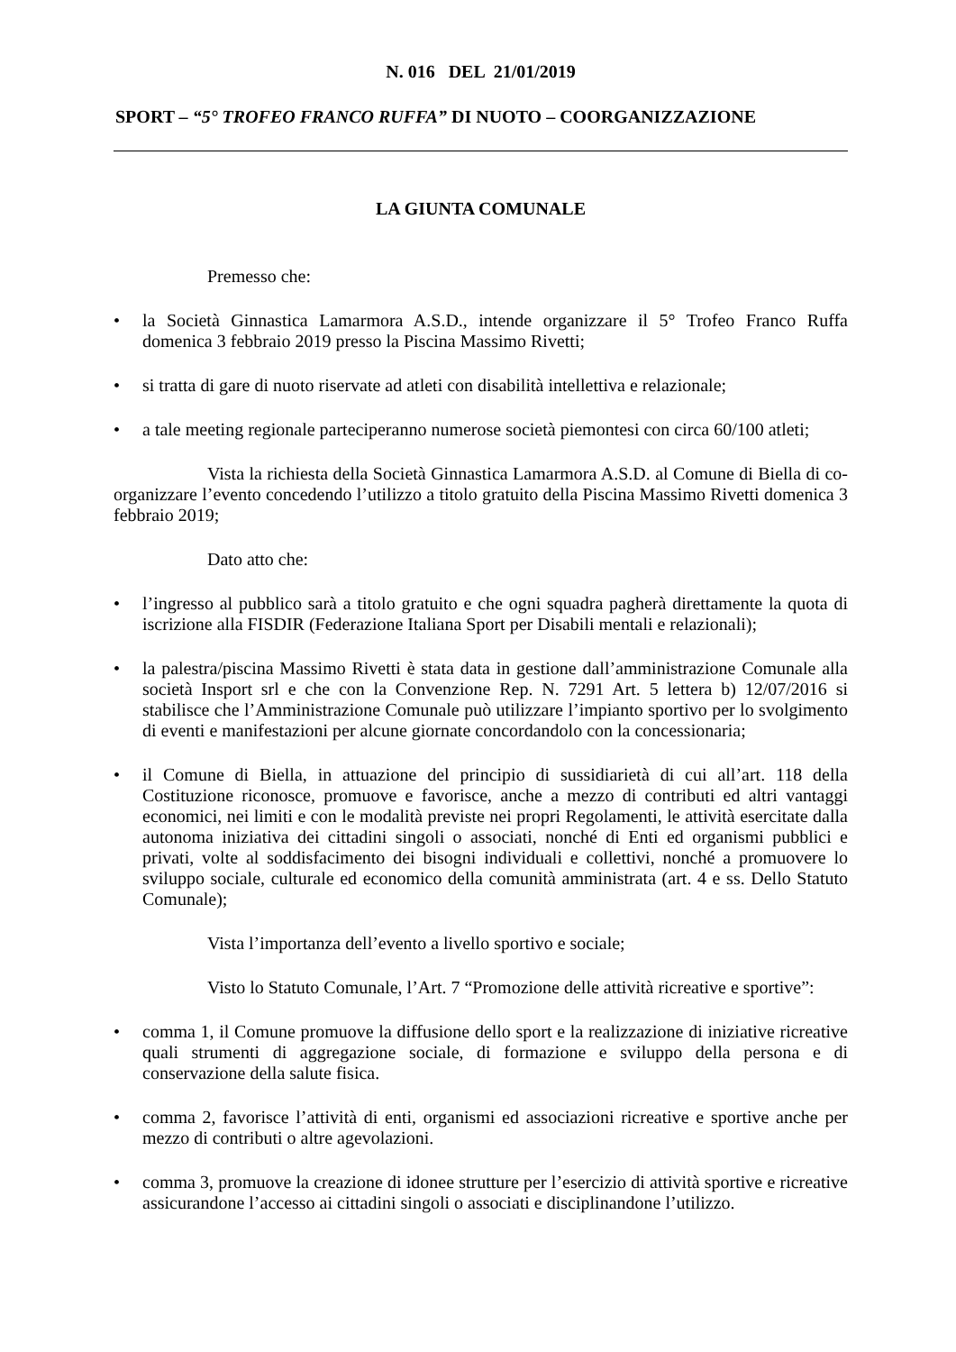N. 016 DEL 21/01/2019
SPORT – “5° TROFEO FRANCO RUFFA” DI NUOTO – COORGANIZZAZIONE
LA GIUNTA COMUNALE
Premesso che:
• la Società Ginnastica Lamarmora A.S.D., intende organizzare il 5° Trofeo Franco Ruffa domenica 3 febbraio 2019 presso la Piscina Massimo Rivetti;
• si tratta di gare di nuoto riservate ad atleti con disabilità intellettiva e relazionale;
• a tale meeting regionale parteciperanno numerose società piemontesi con circa 60/100 atleti;
Vista la richiesta della Società Ginnastica Lamarmora A.S.D. al Comune di Biella di co-organizzare l’evento concedendo l’utilizzo a titolo gratuito della Piscina Massimo Rivetti domenica 3 febbraio 2019;
Dato atto che:
• l’ingresso al pubblico sarà a titolo gratuito e che ogni squadra pagherà direttamente la quota di iscrizione alla FISDIR (Federazione Italiana Sport per Disabili mentali e relazionali);
• la palestra/piscina Massimo Rivetti è stata data in gestione dall’amministrazione Comunale alla società Insport srl e che con la Convenzione Rep. N. 7291 Art. 5 lettera b) 12/07/2016 si stabilisce che l’Amministrazione Comunale può utilizzare l’impianto sportivo per lo svolgimento di eventi e manifestazioni per alcune giornate concordandolo con la concessionaria;
• il Comune di Biella, in attuazione del principio di sussidiarietà di cui all’art. 118 della Costituzione riconosce, promuove e favorisce, anche a mezzo di contributi ed altri vantaggi economici, nei limiti e con le modalità previste nei propri Regolamenti, le attività esercitate dalla autonoma iniziativa dei cittadini singoli o associati, nonché di Enti ed organismi pubblici e privati, volte al soddisfacimento dei bisogni individuali e collettivi, nonché a promuovere lo sviluppo sociale, culturale ed economico della comunità amministrata (art. 4 e ss. Dello Statuto Comunale);
Vista l’importanza dell’evento a livello sportivo e sociale;
Visto lo Statuto Comunale, l’Art. 7 “Promozione delle attività ricreative e sportive”:
• comma 1, il Comune promuove la diffusione dello sport e la realizzazione di iniziative ricreative quali strumenti di aggregazione sociale, di formazione e sviluppo della persona e di conservazione della salute fisica.
• comma 2, favorisce l’attività di enti, organismi ed associazioni ricreative e sportive anche per mezzo di contributi o altre agevolazioni.
• comma 3, promuove la creazione di idonee strutture per l’esercizio di attività sportive e ricreative assicurandone l’accesso ai cittadini singoli o associati e disciplinandone l’utilizzo.